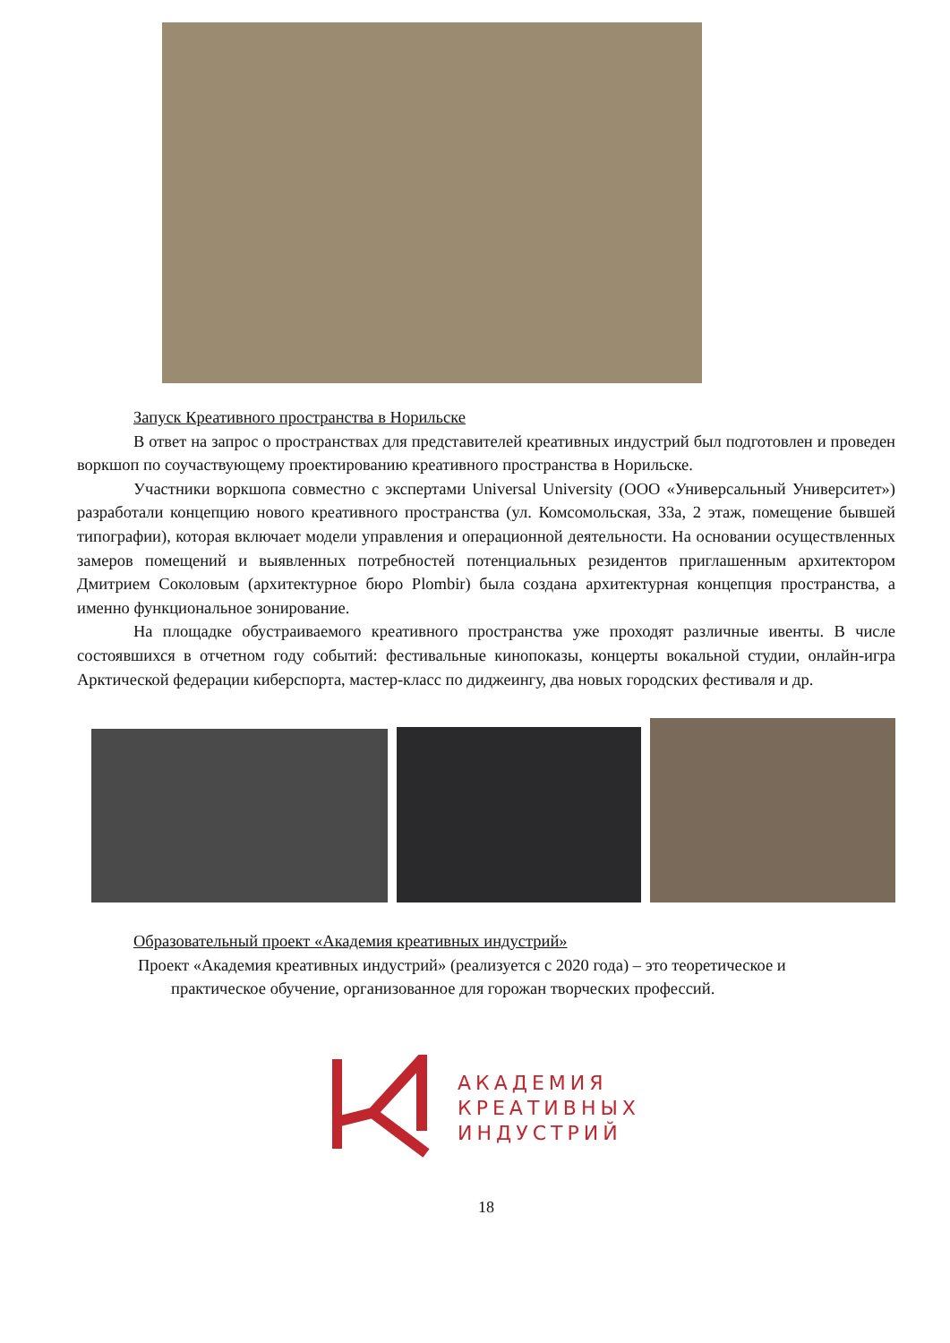Запуск Креативного пространства в Норильске
В ответ на запрос о пространствах для представителей креативных индустрий был подготовлен и проведен воркшоп по соучаствующему проектированию креативного пространства в Норильске.
Участники воркшопа совместно с экспертами Universal University (ООО «Универсальный Университет») разработали концепцию нового креативного пространства (ул. Комсомольская, 33а, 2 этаж, помещение бывшей типографии), которая включает модели управления и операционной деятельности. На основании осуществленных замеров помещений и выявленных потребностей потенциальных резидентов приглашенным архитектором Дмитрием Соколовым (архитектурное бюро Plombir) была создана архитектурная концепция пространства, а именно функциональное зонирование.
На площадке обустраиваемого креативного пространства уже проходят различные ивенты. В числе состоявшихся в отчетном году событий: фестивальные кинопоказы, концерты вокальной студии, онлайн-игра Арктической федерации киберспорта, мастер-класс по диджеингу, два новых городских фестиваля и др.
Образовательный проект «Академия креативных индустрий»
Проект «Академия креативных индустрий» (реализуется с 2020 года) – это теоретическое и
практическое обучение, организованное для горожан творческих профессий.
АКАДЕМИЯ
КРЕАТИВНЫХ
ИНДУСТРИЙ
18